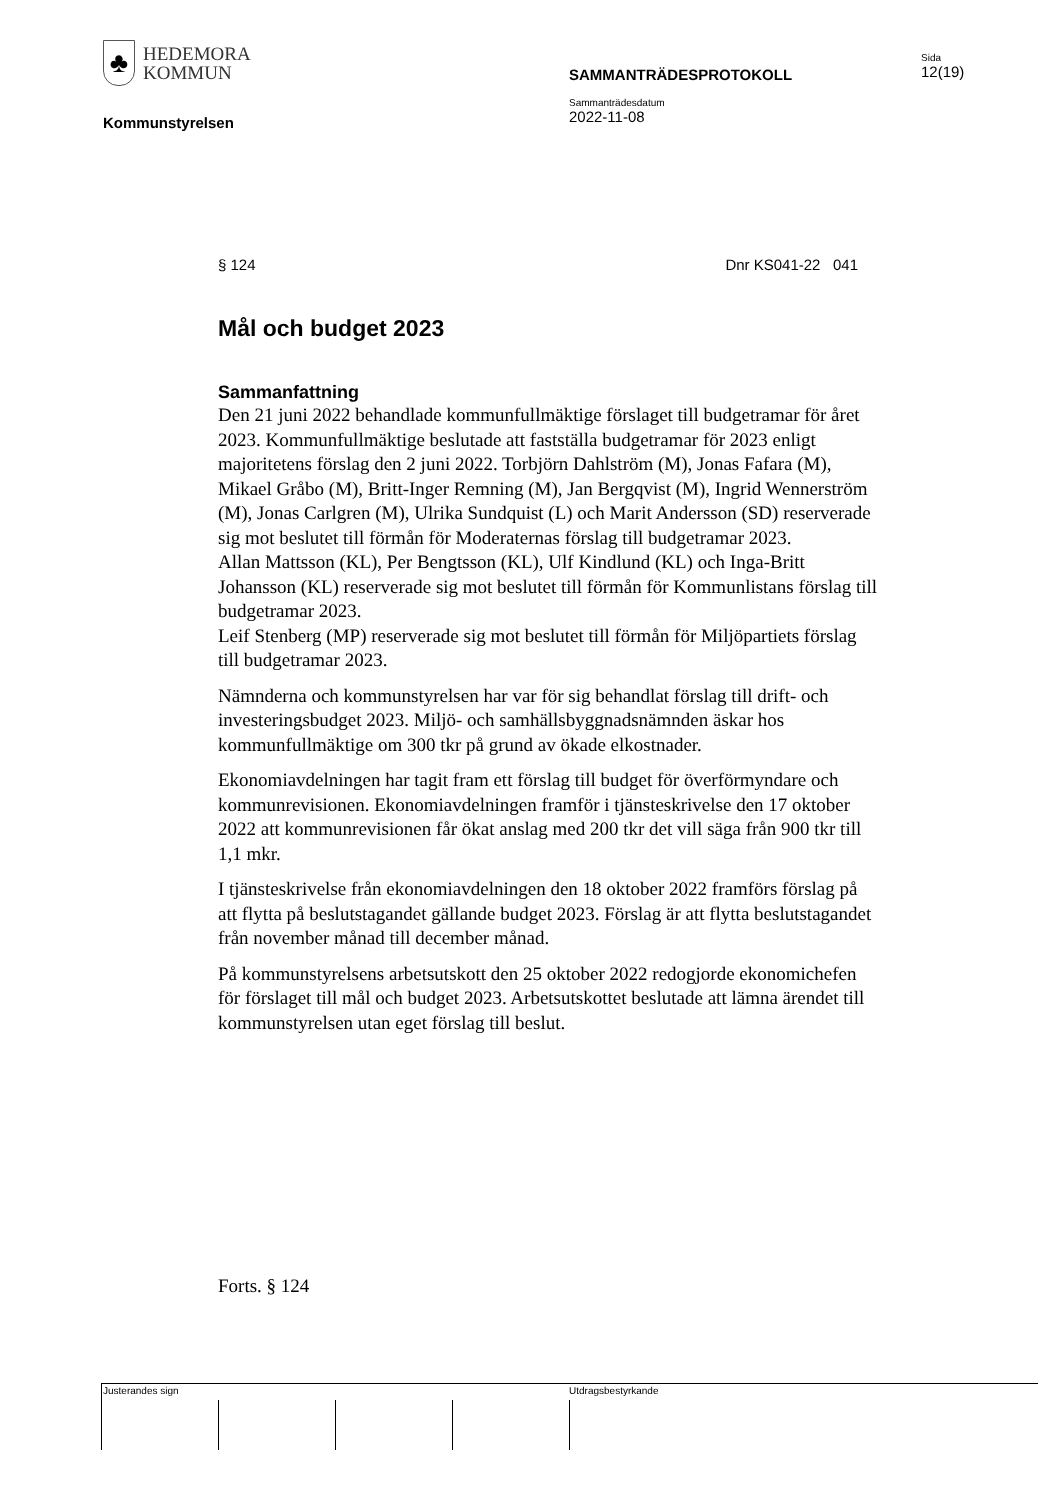♣
HEDEMORA
KOMMUN
SAMMANTRÄDESPROTOKOLL
Sida
12(19)
Kommunstyrelsen
Sammanträdesdatum
2022-11-08
§ 124 Dnr KS041-22 041
Mål och budget 2023
Sammanfattning
Den 21 juni 2022 behandlade kommunfullmäktige förslaget till budgetramar för året 2023. Kommunfullmäktige beslutade att fastställa budgetramar för 2023 enligt majoritetens förslag den 2 juni 2022. Torbjörn Dahlström (M), Jonas Fafara (M), Mikael Gråbo (M), Britt-Inger Remning (M), Jan Bergqvist (M), Ingrid Wennerström (M), Jonas Carlgren (M), Ulrika Sundquist (L) och Marit Andersson (SD) reserverade sig mot beslutet till förmån för Moderaternas förslag till budgetramar 2023.
Allan Mattsson (KL), Per Bengtsson (KL), Ulf Kindlund (KL) och Inga-Britt Johansson (KL) reserverade sig mot beslutet till förmån för Kommunlistans förslag till budgetramar 2023.
Leif Stenberg (MP) reserverade sig mot beslutet till förmån för Miljöpartiets förslag till budgetramar 2023.
Nämnderna och kommunstyrelsen har var för sig behandlat förslag till drift- och investeringsbudget 2023. Miljö- och samhällsbyggnadsnämnden äskar hos kommunfullmäktige om 300 tkr på grund av ökade elkostnader.
Ekonomiavdelningen har tagit fram ett förslag till budget för överförmyndare och kommunrevisionen. Ekonomiavdelningen framför i tjänsteskrivelse den 17 oktober 2022 att kommunrevisionen får ökat anslag med 200 tkr det vill säga från 900 tkr till 1,1 mkr.
I tjänsteskrivelse från ekonomiavdelningen den 18 oktober 2022 framförs förslag på att flytta på beslutstagandet gällande budget 2023. Förslag är att flytta beslutstagandet från november månad till december månad.
På kommunstyrelsens arbetsutskott den 25 oktober 2022 redogjorde ekonomichefen för förslaget till mål och budget 2023. Arbetsutskottet beslutade att lämna ärendet till kommunstyrelsen utan eget förslag till beslut.
Forts. § 124
Justerandes sign Utdragsbestyrkande